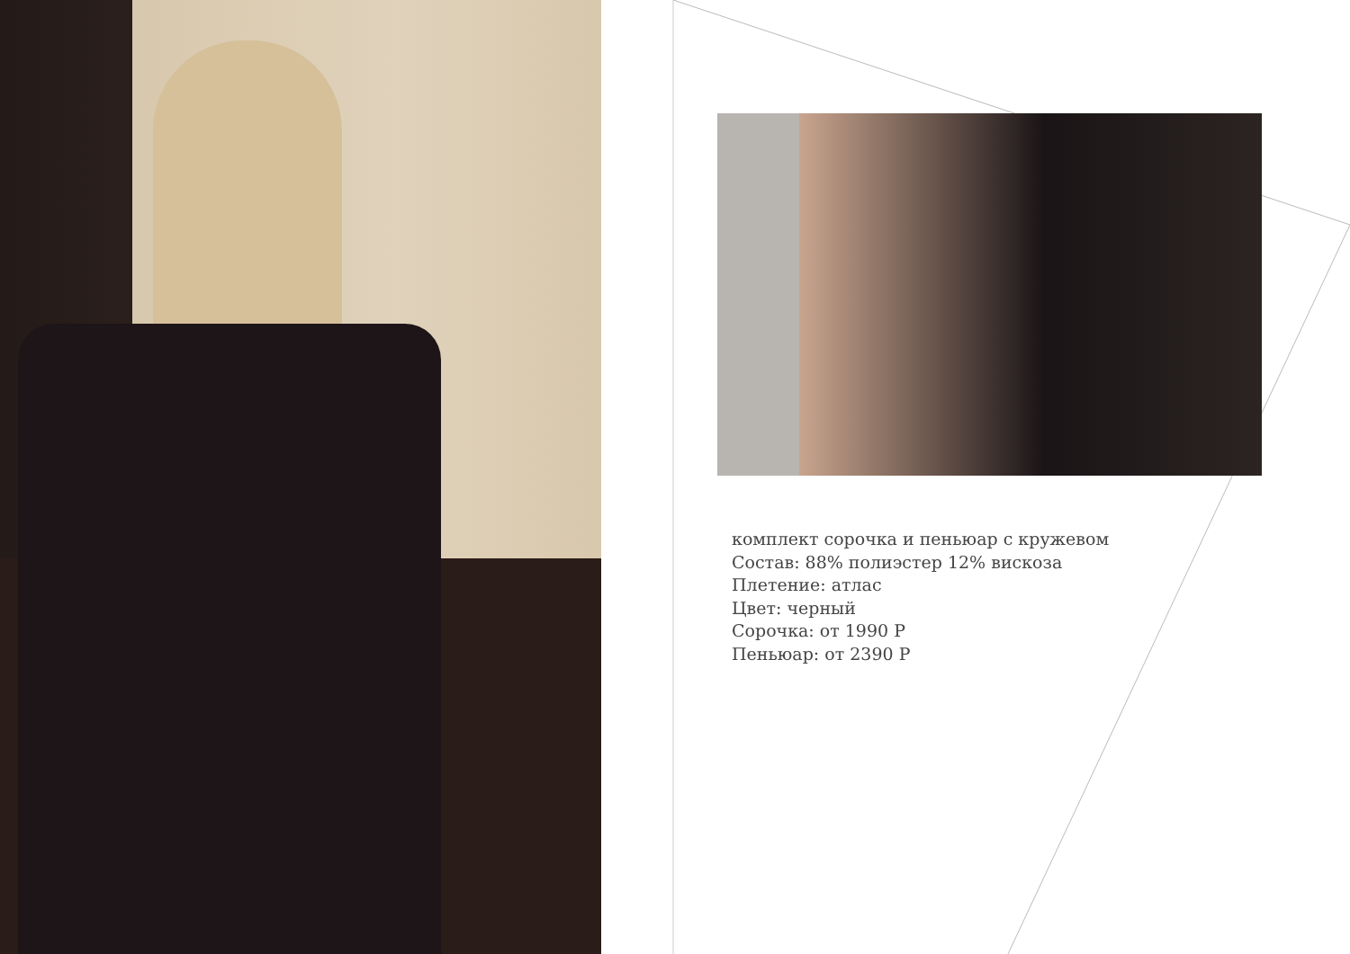комплект сорочка и пеньюар с кружевом
Состав: 88% полиэстер 12% вискоза
Плетение: атлас
Цвет: черный
Сорочка: от 1990 Р
Пеньюар: от 2390 Р